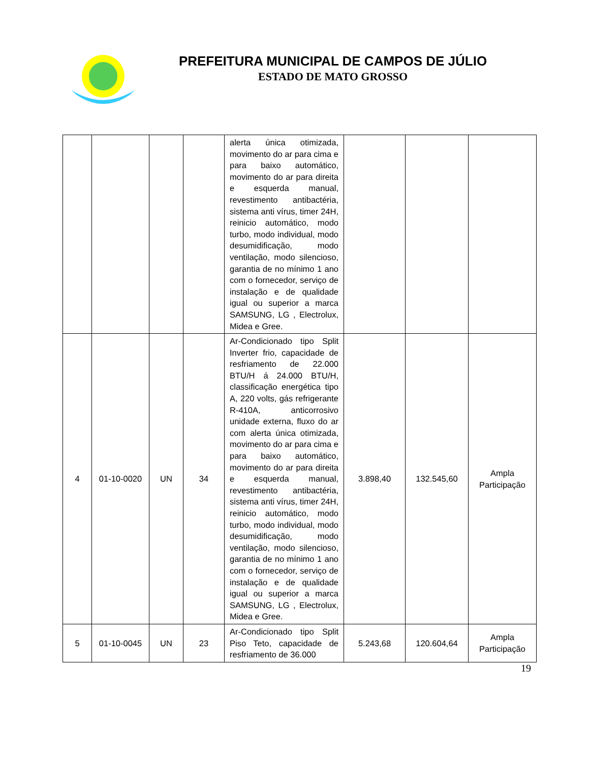PREFEITURA MUNICIPAL DE CAMPOS DE JÚLIO
ESTADO DE MATO GROSSO
| | | | | alerta única otimizada, movimento do ar para cima e para baixo automático, movimento do ar para direita e esquerda manual, revestimento antibactéria, sistema anti vírus, timer 24H, reinicio automático, modo turbo, modo individual, modo desumidificação, modo ventilação, modo silencioso, garantia de no mínimo 1 ano com o fornecedor, serviço de instalação e de qualidade igual ou superior a marca SAMSUNG, LG , Electrolux, Midea e Gree. | | | |
| 4 | 01-10-0020 | UN | 34 | Ar-Condicionado tipo Split Inverter frio, capacidade de resfriamento de 22.000 BTU/H á 24.000 BTU/H, classificação energética tipo A, 220 volts, gás refrigerante R-410A, anticorrosivo unidade externa, fluxo do ar com alerta única otimizada, movimento do ar para cima e para baixo automático, movimento do ar para direita e esquerda manual, revestimento antibactéria, sistema anti vírus, timer 24H, reinicio automático, modo turbo, modo individual, modo desumidificação, modo ventilação, modo silencioso, garantia de no mínimo 1 ano com o fornecedor, serviço de instalação e de qualidade igual ou superior a marca SAMSUNG, LG , Electrolux, Midea e Gree. | 3.898,40 | 132.545,60 | Ampla Participação |
| 5 | 01-10-0045 | UN | 23 | Ar-Condicionado tipo Split Piso Teto, capacidade de resfriamento de 36.000 | 5.243,68 | 120.604,64 | Ampla Participação |
19